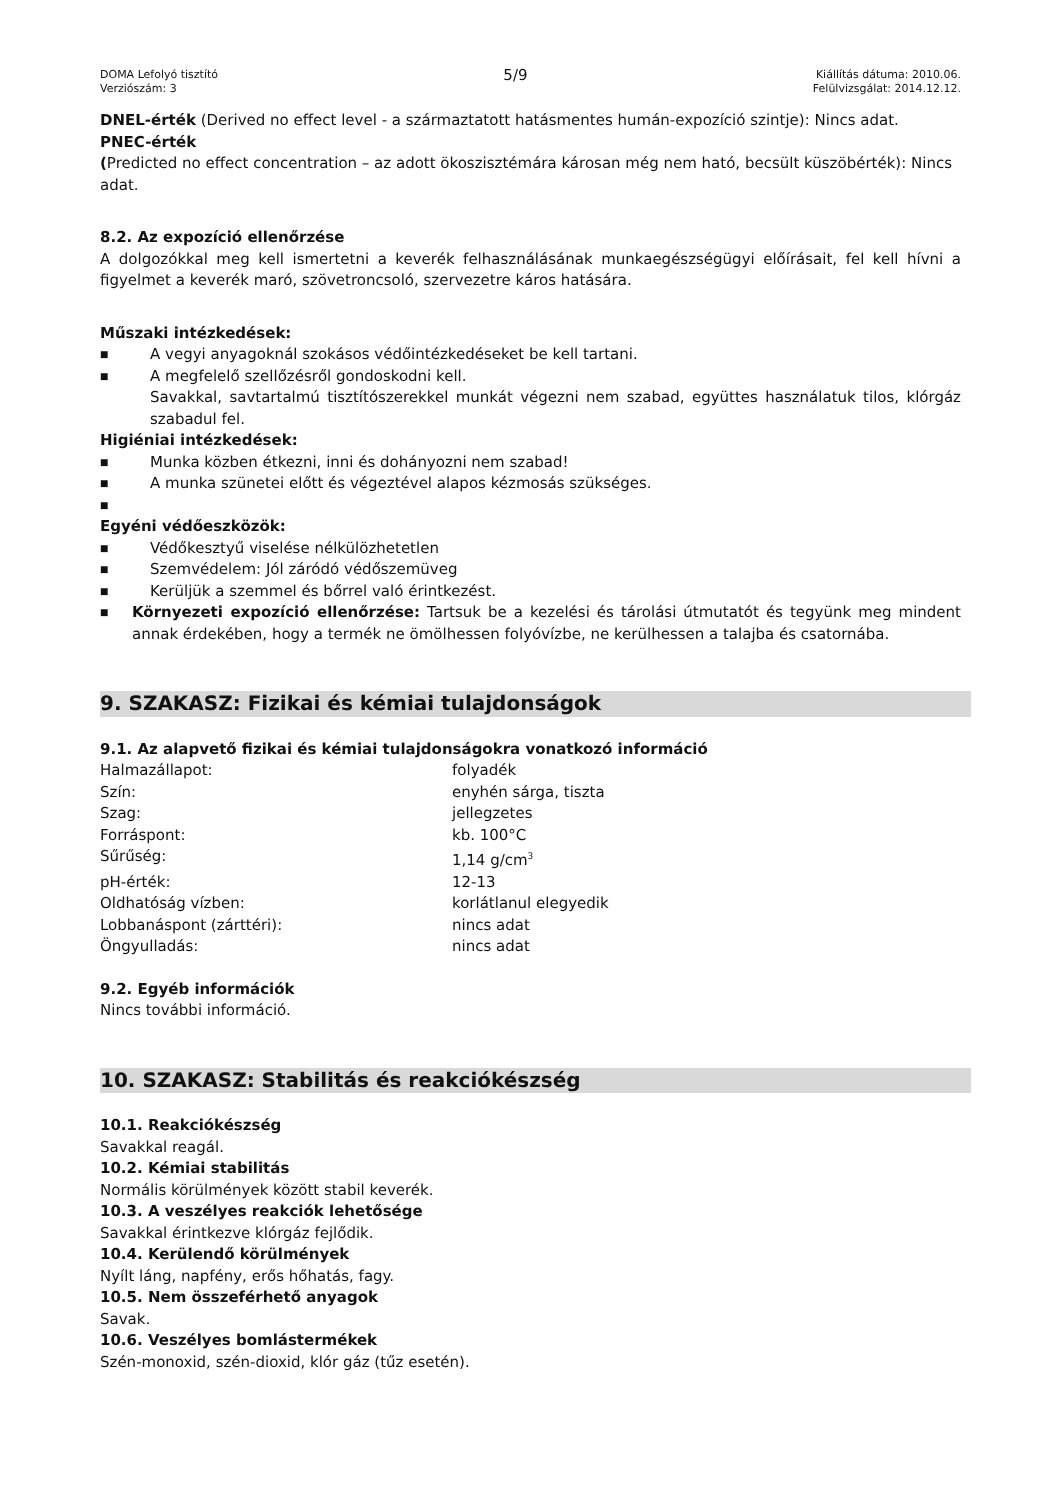DOMA Lefolyó tisztító
Verziószám: 3
5/9
Kiállítás dátuma: 2010.06.
Felülvizsgálat: 2014.12.12.
DNEL-érték (Derived no effect level - a származtatott hatásmentes humán-expozíció szintje): Nincs adat.
PNEC-érték
(Predicted no effect concentration – az adott ökoszisztémára károsan még nem ható, becsült küszöbérték): Nincs adat.
8.2. Az expozíció ellenőrzése
A dolgozókkal meg kell ismertetni a keverék felhasználásának munkaegészségügyi előírásait, fel kell hívni a figyelmet a keverék maró, szövetroncsoló, szervezetre káros hatására.
Műszaki intézkedések:
■ A vegyi anyagoknál szokásos védőintézkedéseket be kell tartani.
■ A megfelelő szellőzésről gondoskodni kell.
Savakkal, savtartalmú tisztítószerekkel munkát végezni nem szabad, együttes használatuk tilos, klórgáz szabadul fel.
Higiéniai intézkedések:
■ Munka közben étkezni, inni és dohányozni nem szabad!
■ A munka szünetei előtt és végeztével alapos kézmosás szükséges.
■
Egyéni védőeszközök:
■ Védőkesztyű viselése nélkülözhetetlen
■ Szemvédelem: Jól záródó védőszemüveg
■ Kerüljük a szemmel és bőrrel való érintkezést.
■ Környezeti expozíció ellenőrzése: Tartsuk be a kezelési és tárolási útmutatót és tegyünk meg mindent annak érdekében, hogy a termék ne ömölhessen folyóvízbe, ne kerülhessen a talajba és csatornába.
9. SZAKASZ: Fizikai és kémiai tulajdonságok
9.1. Az alapvető fizikai és kémiai tulajdonságokra vonatkozó információ
Halmazállapot: folyadék
Szín: enyhén sárga, tiszta
Szag: jellegzetes
Forráspont: kb. 100°C
Sűrűség: 1,14 g/cm<sup>3</sup>
pH-érték: 12-13
Oldhatóság vízben: korlátlanul elegyedik
Lobbanáspont (zárttéri): nincs adat
Öngyulladás: nincs adat
9.2. Egyéb információk
Nincs további információ.
10. SZAKASZ: Stabilitás és reakciókészség
10.1. Reakciókészség
Savakkal reagál.
10.2. Kémiai stabilitás
Normális körülmények között stabil keverék.
10.3. A veszélyes reakciók lehetősége
Savakkal érintkezve klórgáz fejlődik.
10.4. Kerülendő körülmények
Nyílt láng, napfény, erős hőhatás, fagy.
10.5. Nem összeférhető anyagok
Savak.
10.6. Veszélyes bomlástermékek
Szén-monoxid, szén-dioxid, klór gáz (tűz esetén).